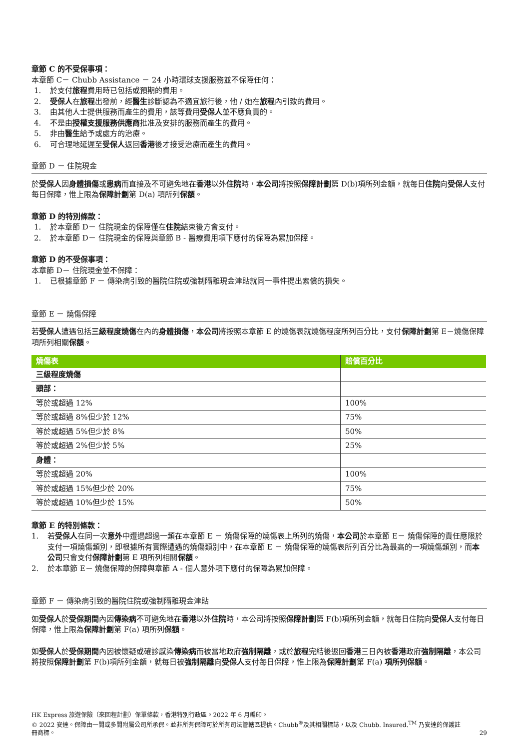章節 C 的不受保事項：
本章節 C－ Chubb Assistance － 24 小時環球支援服務並不保障任何：
1. 於支付旅程費用時已包括或預期的費用。
2. 受保人在旅程出發前，經醫生診斷認為不適宜旅行後，他 / 她在旅程內引致的費用。
3. 由其他人士提供服務而產生的費用，該等費用受保人並不應負責的。
4. 不是由授權支援服務供應商批准及安排的服務而產生的費用。
5. 非由醫生給予或處方的治療。
6. 可合理地延遲至受保人返回香港後才接受治療而產生的費用。
章節 D － 住院現金
於受保人因身體損傷或患病而直接及不可避免地在香港以外住院時，本公司將按照保障計劃第 D(b)項所列金額，就每日住院向受保人支付每日保障，惟上限為保障計劃第 D(a) 項所列保額。
章節 D 的特別條款：
1. 於本章節 D－ 住院現金的保障僅在住院結束後方會支付。
2. 於本章節 D－ 住院現金的保障與章節 B - 醫療費用項下應付的保障為累加保障。
章節 D 的不受保事項：
本章節 D－ 住院現金並不保障：
1. 已根據章節 F － 傳染病引致的醫院住院或強制隔離現金津貼就同一事件提出索償的損失。
章節 E － 燒傷保障
若受保人遭遇包括三級程度燒傷在內的身體損傷，本公司將按照本章節 E 的燒傷表就燒傷程度所列百分比，支付保障計劃第 E－燒傷保障項所列相關保額。
| 燒傷表 | 賠償百分比 |
| --- | --- |
| 三級程度燒傷 | |
| 頭部： | |
| 等於或超過 12% | 100% |
| 等於或超過 8%但少於 12% | 75% |
| 等於或超過 5%但少於 8% | 50% |
| 等於或超過 2%但少於 5% | 25% |
| 身體： | |
| 等於或超過 20% | 100% |
| 等於或超過 15%但少於 20% | 75% |
| 等於或超過 10%但少於 15% | 50% |
章節 E 的特別條款：
1. 若受保人在同一次意外中遭遇超過一類在本章節 E － 燒傷保障的燒傷表上所列的燒傷，本公司於本章節 E－ 燒傷保障的責任應限於支付一項燒傷類別，即根據所有實際遭遇的燒傷類別中，在本章節 E － 燒傷保障的燒傷表所列百分比為最高的一項燒傷類別，而本公司只會支付保障計劃第 E 項所列相關保額。
2. 於本章節 E－ 燒傷保障的保障與章節 A - 個人意外項下應付的保障為累加保障。
章節 F － 傳染病引致的醫院住院或強制隔離現金津貼
如受保人於受保期間內因傳染病不可避免地在香港以外住院時，本公司將按照保障計劃第 F(b)項所列金額，就每日住院向受保人支付每日保障，惟上限為保障計劃第 F(a) 項所列保額。
如受保人於受保期間內因被懷疑或確診感染傳染病而被當地政府強制隔離，或於旅程完結後返回香港三日內被香港政府強制隔離，本公司將按照保障計劃第 F(b)項所列金額，就每日被強制隔離向受保人支付每日保障，惟上限為保障計劃第 F(a) 項所列保額。
HK Express 旅遊保險（來回程計劃）保單條款，香港特別行政區。2022 年 6 月編印。
© 2022 安達。保障由一間或多間附屬公司所承保。並非所有保障可於所有司法管轄區提供。Chubb<sup>®</sup>及其相關標誌，以及 Chubb. Insured.<sup>TM</sup> 乃安達的保護註冊商標。
29